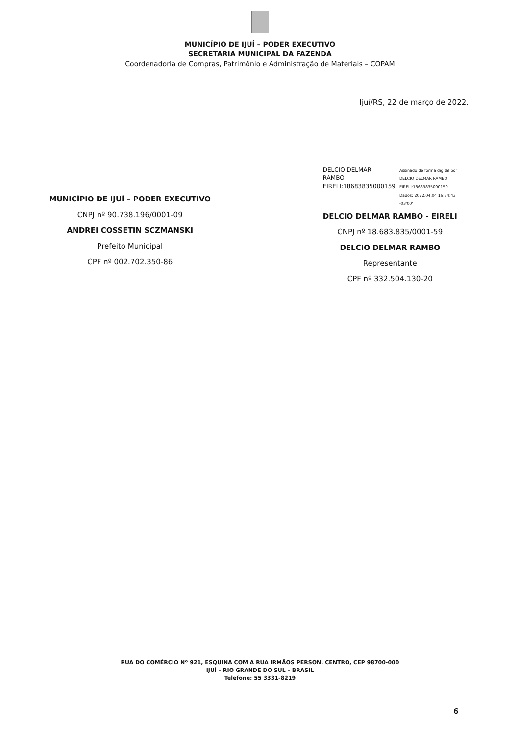MUNICÍPIO DE IJUÍ – PODER EXECUTIVO
SECRETARIA MUNICIPAL DA FAZENDA
Coordenadoria de Compras, Patrimônio e Administração de Materiais – COPAM
Ijuí/RS, 22 de março de 2022.
MUNICÍPIO DE IJUÍ – PODER EXECUTIVO
CNPJ nº 90.738.196/0001-09
ANDREI COSSETIN SCZMANSKI
Prefeito Municipal
CPF nº 002.702.350-86
DELCIO DELMAR
RAMBO
EIRELI:18683835000159
Assinado de forma digital por
DELCIO DELMAR RAMBO
EIRELI:18683835000159
Dados: 2022.04.04 16:34:43
-03'00'
DELCIO DELMAR RAMBO - EIRELI
CNPJ nº 18.683.835/0001-59
DELCIO DELMAR RAMBO
Representante
CPF nº 332.504.130-20
RUA DO COMÉRCIO Nº 921, ESQUINA COM A RUA IRMÃOS PERSON, CENTRO, CEP 98700-000
IJUÍ – RIO GRANDE DO SUL – BRASIL
Telefone: 55 3331-8219
6